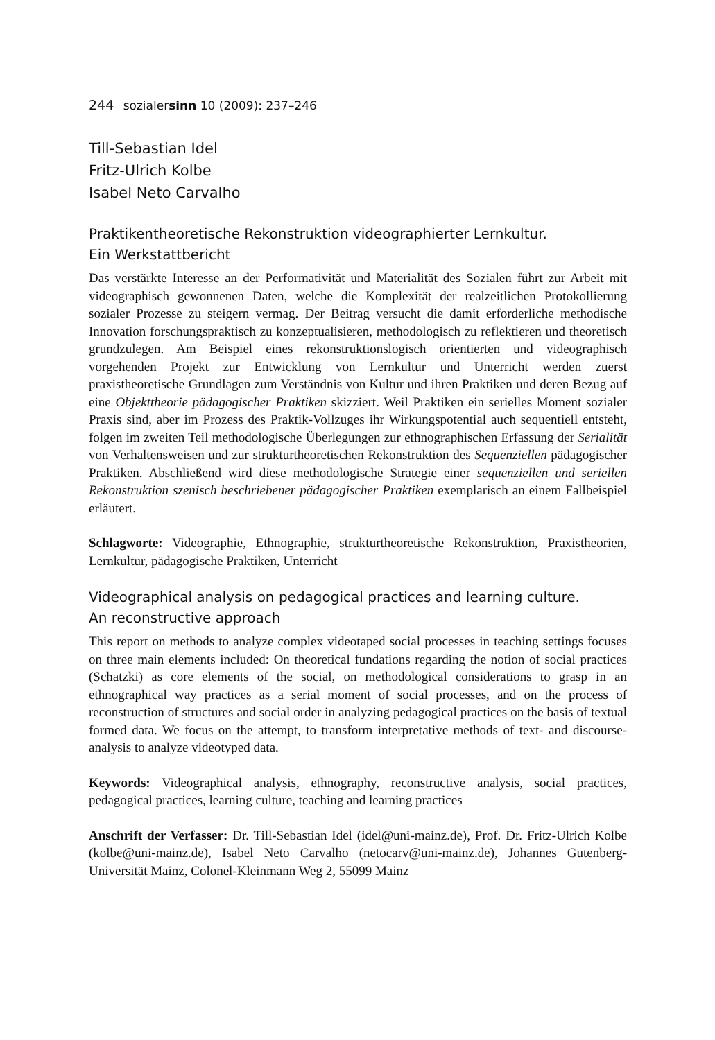244 sozialersinn 10 (2009): 237–246
Till-Sebastian Idel
Fritz-Ulrich Kolbe
Isabel Neto Carvalho
Praktikentheoretische Rekonstruktion videographierter Lernkultur.
Ein Werkstattbericht
Das verstärkte Interesse an der Performativität und Materialität des Sozialen führt zur Arbeit mit videographisch gewonnenen Daten, welche die Komplexität der realzeitlichen Protokollierung sozialer Prozesse zu steigern vermag. Der Beitrag versucht die damit erforderliche methodische Innovation forschungspraktisch zu konzeptualisieren, methodologisch zu reflektieren und theoretisch grundzulegen. Am Beispiel eines rekonstruktionslogisch orientierten und videographisch vorgehenden Projekt zur Entwicklung von Lernkultur und Unterricht werden zuerst praxistheoretische Grundlagen zum Verständnis von Kultur und ihren Praktiken und deren Bezug auf eine Objekttheorie pädagogischer Praktiken skizziert. Weil Praktiken ein serielles Moment sozialer Praxis sind, aber im Prozess des Praktik-Vollzuges ihr Wirkungspotential auch sequentiell entsteht, folgen im zweiten Teil methodologische Überlegungen zur ethnographischen Erfassung der Serialität von Verhaltensweisen und zur strukturtheoretischen Rekonstruktion des Sequenziellen pädagogischer Praktiken. Abschließend wird diese methodologische Strategie einer sequenziellen und seriellen Rekonstruktion szenisch beschriebener pädagogischer Praktiken exemplarisch an einem Fallbeispiel erläutert.
Schlagworte: Videographie, Ethnographie, strukturtheoretische Rekonstruktion, Praxistheorien, Lernkultur, pädagogische Praktiken, Unterricht
Videographical analysis on pedagogical practices and learning culture.
An reconstructive approach
This report on methods to analyze complex videotaped social processes in teaching settings focuses on three main elements included: On theoretical fundations regarding the notion of social practices (Schatzki) as core elements of the social, on methodological considerations to grasp in an ethnographical way practices as a serial moment of social processes, and on the process of reconstruction of structures and social order in analyzing pedagogical practices on the basis of textual formed data. We focus on the attempt, to transform interpretative methods of text- and discourse-analysis to analyze videotyped data.
Keywords: Videographical analysis, ethnography, reconstructive analysis, social practices, pedagogical practices, learning culture, teaching and learning practices
Anschrift der Verfasser: Dr. Till-Sebastian Idel (idel@uni-mainz.de), Prof. Dr. Fritz-Ulrich Kolbe (kolbe@uni-mainz.de), Isabel Neto Carvalho (netocarv@uni-mainz.de), Johannes Gutenberg-Universität Mainz, Colonel-Kleinmann Weg 2, 55099 Mainz